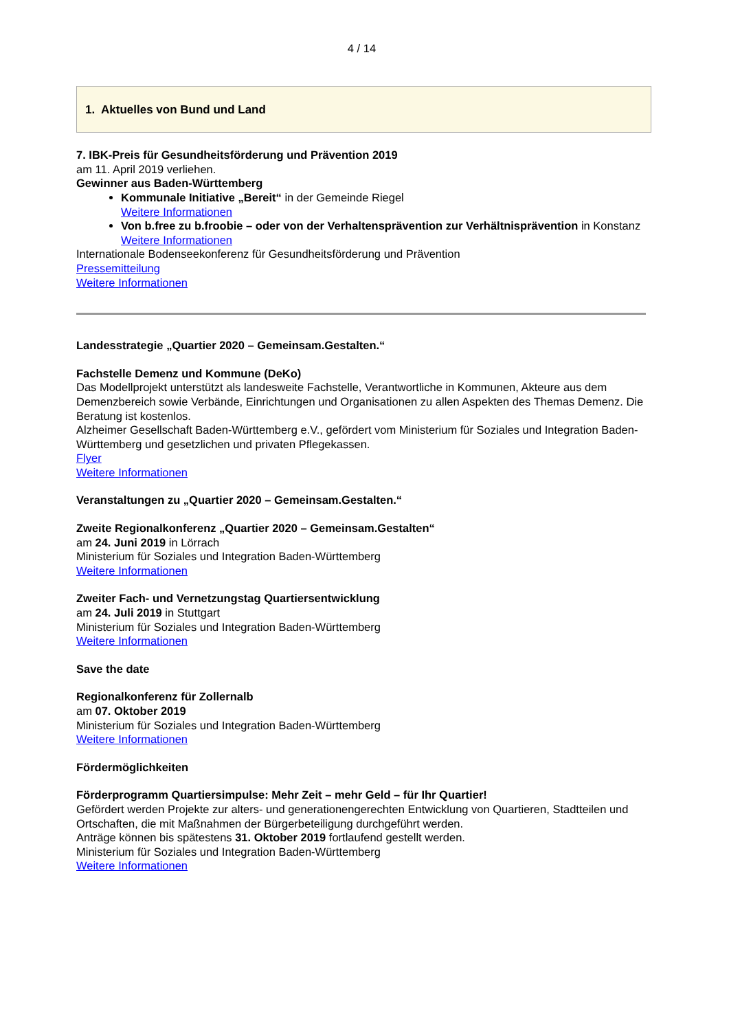4 / 14
1. Aktuelles von Bund und Land
7. IBK-Preis für Gesundheitsförderung und Prävention 2019
am 11. April 2019 verliehen.
Gewinner aus Baden-Württemberg
Kommunale Initiative „Bereit“ in der Gemeinde Riegel
Weitere Informationen
Von b.free zu b.froobie – oder von der Verhaltensprävention zur Verhältnisprävention in Konstanz
Weitere Informationen
Internationale Bodenseekonferenz für Gesundheitsförderung und Prävention
Pressemitteilung
Weitere Informationen
Landesstrategie „Quartier 2020 – Gemeinsam.Gestalten.“
Fachstelle Demenz und Kommune (DeKo)
Das Modellprojekt unterstützt als landesweite Fachstelle, Verantwortliche in Kommunen, Akteure aus dem Demenzbereich sowie Verbände, Einrichtungen und Organisationen zu allen Aspekten des Themas Demenz. Die Beratung ist kostenlos.
Alzheimer Gesellschaft Baden-Württemberg e.V., gefördert vom Ministerium für Soziales und Integration Baden-Württemberg und gesetzlichen und privaten Pflegekassen.
Flyer
Weitere Informationen
Veranstaltungen zu „Quartier 2020 – Gemeinsam.Gestalten.“
Zweite Regionalkonferenz „Quartier 2020 – Gemeinsam.Gestalten“
am 24. Juni 2019 in Lörrach
Ministerium für Soziales und Integration Baden-Württemberg
Weitere Informationen
Zweiter Fach- und Vernetzungstag Quartiersentwicklung
am 24. Juli 2019 in Stuttgart
Ministerium für Soziales und Integration Baden-Württemberg
Weitere Informationen
Save the date
Regionalkonferenz für Zollernalb
am 07. Oktober 2019
Ministerium für Soziales und Integration Baden-Württemberg
Weitere Informationen
Fördermöglichkeiten
Förderprogramm Quartiersimpulse: Mehr Zeit – mehr Geld – für Ihr Quartier!
Gefördert werden Projekte zur alters- und generationengerechten Entwicklung von Quartieren, Stadtteilen und Ortschaften, die mit Maßnahmen der Bürgerbeteiligung durchgeführt werden.
Anträge können bis spätestens 31. Oktober 2019 fortlaufend gestellt werden.
Ministerium für Soziales und Integration Baden-Württemberg
Weitere Informationen